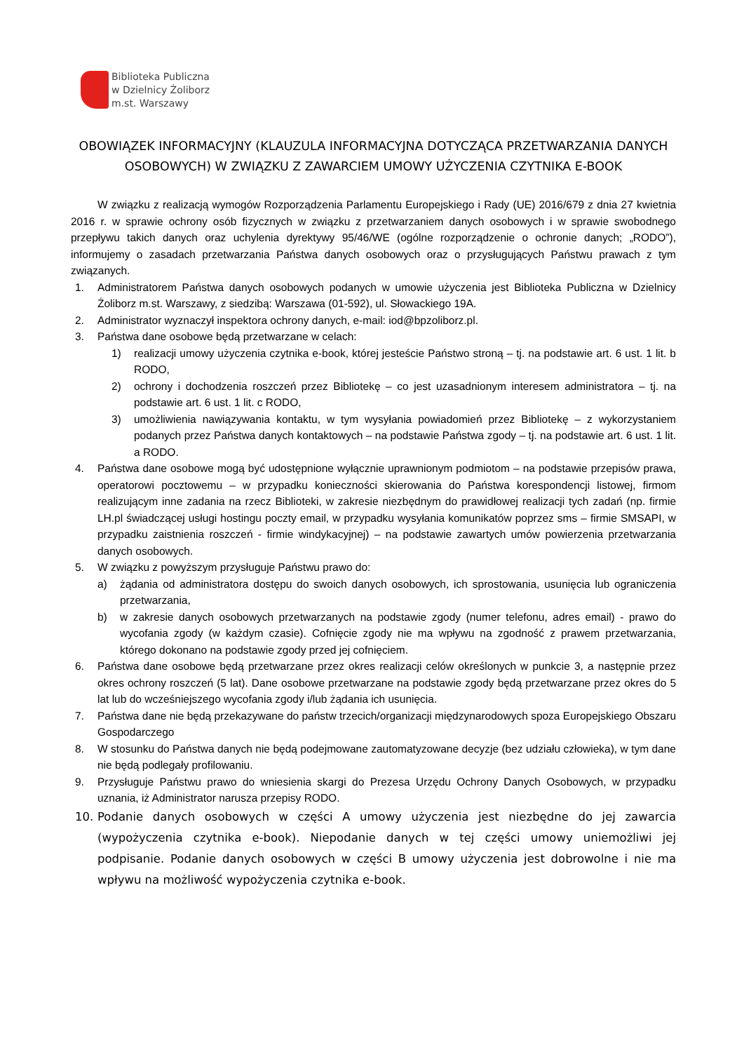Biblioteka Publiczna
w Dzielnicy Żoliborz
m.st. Warszawy
OBOWIĄZEK INFORMACYJNY (KLAUZULA INFORMACYJNA DOTYCZĄCA PRZETWARZANIA DANYCH OSOBOWYCH) W ZWIĄZKU Z ZAWARCIEM UMOWY UŻYCZENIA CZYTNIKA E-BOOK
W związku z realizacją wymogów Rozporządzenia Parlamentu Europejskiego i Rady (UE) 2016/679 z dnia 27 kwietnia 2016 r. w sprawie ochrony osób fizycznych w związku z przetwarzaniem danych osobowych i w sprawie swobodnego przepływu takich danych oraz uchylenia dyrektywy 95/46/WE (ogólne rozporządzenie o ochronie danych; „RODO”), informujemy o zasadach przetwarzania Państwa danych osobowych oraz o przysługujących Państwu prawach z tym związanych.
1. Administratorem Państwa danych osobowych podanych w umowie użyczenia jest Biblioteka Publiczna w Dzielnicy Żoliborz m.st. Warszawy, z siedzibą: Warszawa (01-592), ul. Słowackiego 19A.
2. Administrator wyznaczył inspektora ochrony danych, e-mail: iod@bpzoliborz.pl.
3. Państwa dane osobowe będą przetwarzane w celach:
1) realizacji umowy użyczenia czytnika e-book, której jesteście Państwo stroną – tj. na podstawie art. 6 ust. 1 lit. b RODO,
2) ochrony i dochodzenia roszczeń przez Bibliotekę – co jest uzasadnionym interesem administratora – tj. na podstawie art. 6 ust. 1 lit. c RODO,
3) umożliwienia nawiązywania kontaktu, w tym wysyłania powiadomień przez Bibliotekę – z wykorzystaniem podanych przez Państwa danych kontaktowych – na podstawie Państwa zgody – tj. na podstawie art. 6 ust. 1 lit. a RODO.
4. Państwa dane osobowe mogą być udostępnione wyłącznie uprawnionym podmiotom – na podstawie przepisów prawa, operatorowi pocztowemu – w przypadku konieczności skierowania do Państwa korespondencji listowej, firmom realizującym inne zadania na rzecz Biblioteki, w zakresie niezbędnym do prawidłowej realizacji tych zadań (np. firmie LH.pl świadczącej usługi hostingu poczty email, w przypadku wysyłania komunikatów poprzez sms – firmie SMSAPI, w przypadku zaistnienia roszczeń - firmie windykacyjnej) – na podstawie zawartych umów powierzenia przetwarzania danych osobowych.
5. W związku z powyższym przysługuje Państwu prawo do:
a) żądania od administratora dostępu do swoich danych osobowych, ich sprostowania, usunięcia lub ograniczenia przetwarzania,
b) w zakresie danych osobowych przetwarzanych na podstawie zgody (numer telefonu, adres email) - prawo do wycofania zgody (w każdym czasie). Cofnięcie zgody nie ma wpływu na zgodność z prawem przetwarzania, którego dokonano na podstawie zgody przed jej cofnięciem.
6. Państwa dane osobowe będą przetwarzane przez okres realizacji celów określonych w punkcie 3, a następnie przez okres ochrony roszczeń (5 lat). Dane osobowe przetwarzane na podstawie zgody będą przetwarzane przez okres do 5 lat lub do wcześniejszego wycofania zgody i/lub żądania ich usunięcia.
7. Państwa dane nie będą przekazywane do państw trzecich/organizacji międzynarodowych spoza Europejskiego Obszaru Gospodarczego
8. W stosunku do Państwa danych nie będą podejmowane zautomatyzowane decyzje (bez udziału człowieka), w tym dane nie będą podlegały profilowaniu.
9. Przysługuje Państwu prawo do wniesienia skargi do Prezesa Urzędu Ochrony Danych Osobowych, w przypadku uznania, iż Administrator narusza przepisy RODO.
10. Podanie danych osobowych w części A umowy użyczenia jest niezbędne do jej zawarcia (wypożyczenia czytnika e-book). Niepodanie danych w tej części umowy uniemożliwi jej podpisanie. Podanie danych osobowych w części B umowy użyczenia jest dobrowolne i nie ma wpływu na możliwość wypożyczenia czytnika e-book.